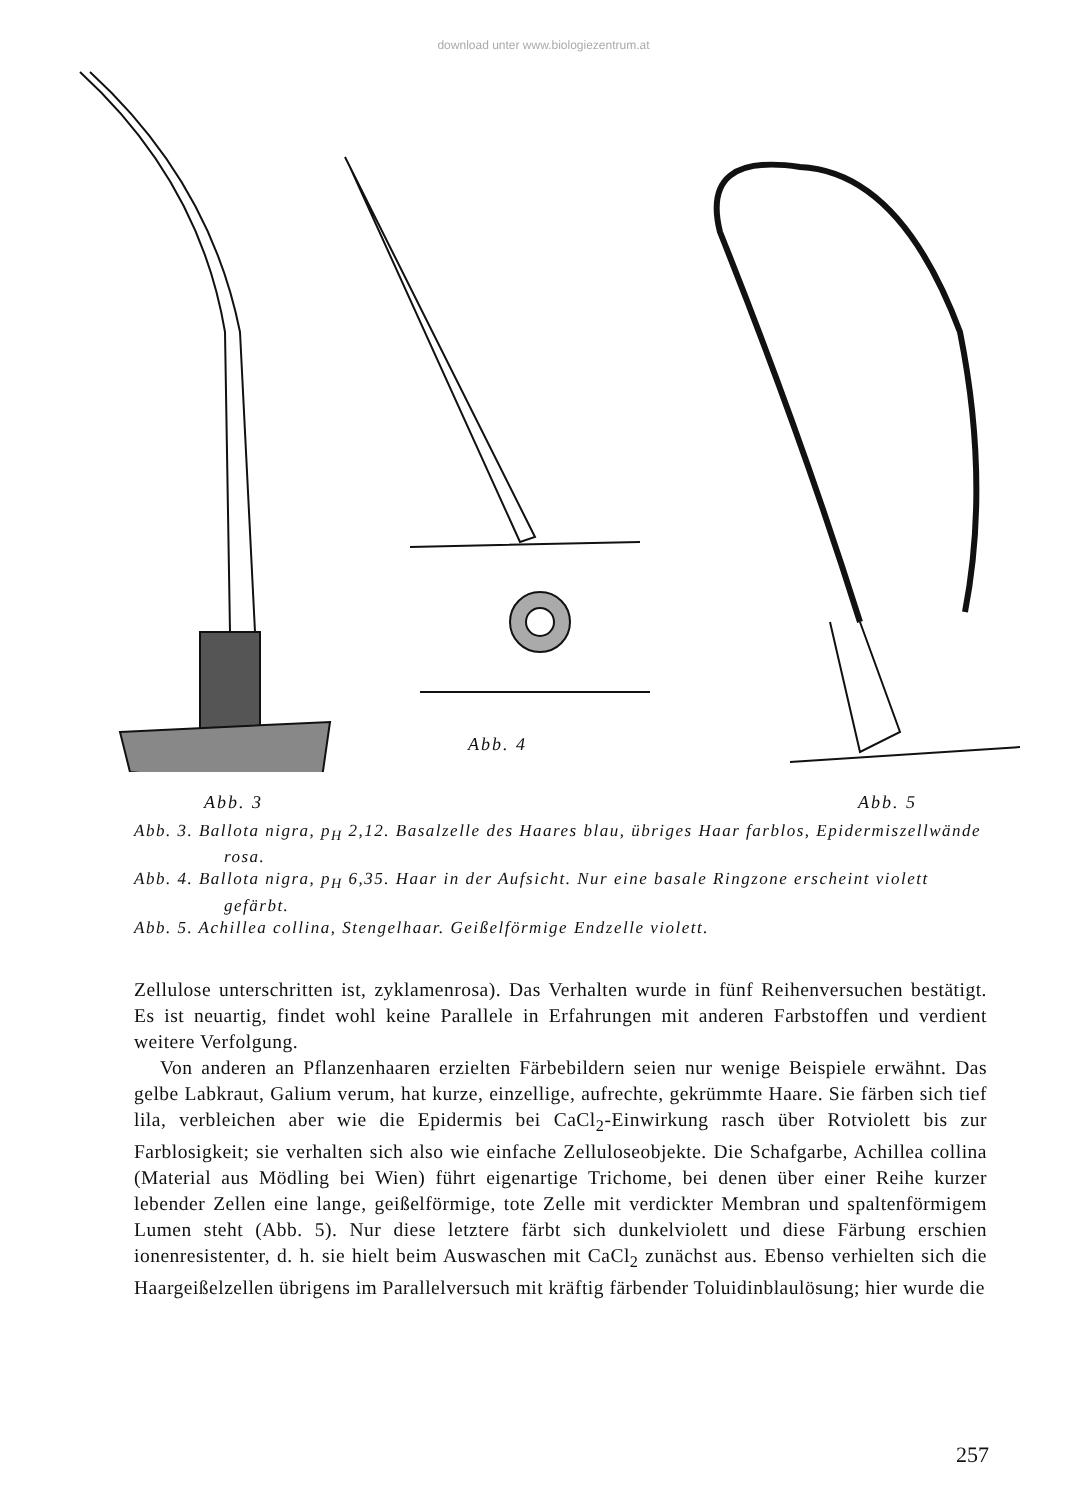download unter www.biologiezentrum.at
Abb. 4
Abb. 3 Abb. 5
Abb. 3. Ballota nigra, p<sub>H</sub> 2,12. Basalzelle des Haares blau, übriges Haar farblos, Epidermiszellwände rosa.
Abb. 4. Ballota nigra, p<sub>H</sub> 6,35. Haar in der Aufsicht. Nur eine basale Ringzone erscheint violett gefärbt.
Abb. 5. Achillea collina, Stengelhaar. Geißelförmige Endzelle violett.
Zellulose unterschritten ist, zyklamenrosa). Das Verhalten wurde in fünf Reihenversuchen bestätigt. Es ist neuartig, findet wohl keine Parallele in Erfahrungen mit anderen Farbstoffen und verdient weitere Verfolgung.
Von anderen an Pflanzenhaaren erzielten Färbebildern seien nur wenige Beispiele erwähnt. Das gelbe Labkraut, Galium verum, hat kurze, einzellige, aufrechte, gekrümmte Haare. Sie färben sich tief lila, verbleichen aber wie die Epidermis bei CaCl<sub>2</sub>-Einwirkung rasch über Rotviolett bis zur Farblosigkeit; sie verhalten sich also wie einfache Zelluloseobjekte. Die Schafgarbe, Achillea collina (Material aus Mödling bei Wien) führt eigenartige Trichome, bei denen über einer Reihe kurzer lebender Zellen eine lange, geißelförmige, tote Zelle mit verdickter Membran und spaltenförmigem Lumen steht (Abb. 5). Nur diese letztere färbt sich dunkelviolett und diese Färbung erschien ionenresistenter, d. h. sie hielt beim Auswaschen mit CaCl<sub>2</sub> zunächst aus. Ebenso verhielten sich die Haargeißelzellen übrigens im Parallelversuch mit kräftig färbender Toluidinblaulösung; hier wurde die
257